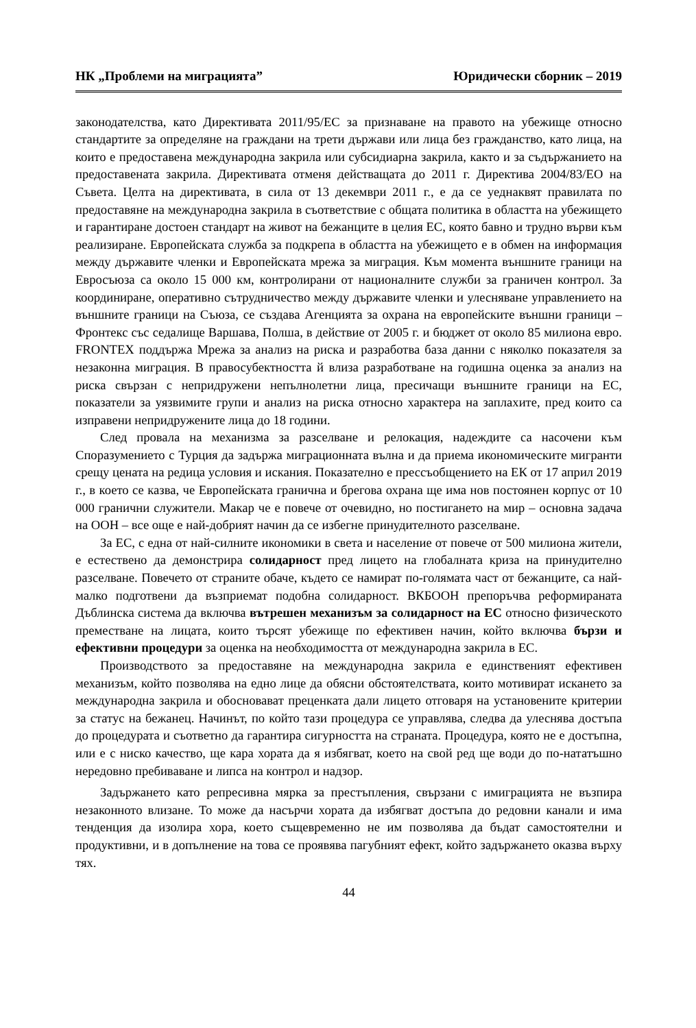НК „Проблеми на миграцията” Юридически сборник – 2019
законодателства, като Директивата 2011/95/ЕС за признаване на правото на убежище относно стандартите за определяне на граждани на трети държави или лица без гражданство, като лица, на които е предоставена международна закрила или субсидиарна закрила, както и за съдържанието на предоставената закрила. Директивата отменя действащата до 2011 г. Директива 2004/83/ЕО на Съвета. Целта на директивата, в сила от 13 декември 2011 г., е да се уеднаквят правилата по предоставяне на международна закрила в съответствие с общата политика в областта на убежището и гарантиране достоен стандарт на живот на бежанците в целия ЕС, която бавно и трудно върви към реализиране. Европейската служба за подкрепа в областта на убежището е в обмен на информация между държавите членки и Европейската мрежа за миграция. Към момента външните граници на Евросъюза са около 15 000 км, контролирани от националните служби за граничен контрол. За координиране, оперативно сътрудничество между държавите членки и улесняване управлението на външните граници на Съюза, се създава Агенцията за охрана на европейските външни граници – Фронтекс със седалище Варшава, Полша, в действие от 2005 г. и бюджет от около 85 милиона евро. FRONTEX поддържа Мрежа за анализ на риска и разработва база данни с няколко показателя за незаконна миграция. В правосубектността й влиза разработване на годишна оценка за анализ на риска свързан с непридружени непълнолетни лица, пресичащи външните граници на ЕС, показатели за уязвимите групи и анализ на риска относно характера на заплахите, пред които са изправени непридружените лица до 18 години.
След провала на механизма за разселване и релокация, надеждите са насочени към Споразумението с Турция да задържа миграционната вълна и да приема икономическите мигранти срещу цената на редица условия и искания. Показателно е прессъобщението на ЕК от 17 април 2019 г., в което се казва, че Европейската гранична и брегова охрана ще има нов постоянен корпус от 10 000 гранични служители. Макар че е повече от очевидно, но постигането на мир – основна задача на ООН – все още е най-добрият начин да се избегне принудителното разселване.
За ЕС, с една от най-силните икономики в света и население от повече от 500 милиона жители, е естествено да демонстрира солидарност пред лицето на глобалната криза на принудително разселване. Повечето от страните обаче, където се намират по-голямата част от бежанците, са най-малко подготвени да възприемат подобна солидарност. ВКБООН препоръчва реформираната Дъблинска система да включва вътрешен механизъм за солидарност на ЕС относно физическото преместване на лицата, които търсят убежище по ефективен начин, който включва бързи и ефективни процедури за оценка на необходимостта от международна закрила в ЕС.
Производството за предоставяне на международна закрила е единственият ефективен механизъм, който позволява на едно лице да обясни обстоятелствата, които мотивират искането за международна закрила и обосновават преценката дали лицето отговаря на установените критерии за статус на бежанец. Начинът, по който тази процедура се управлява, следва да улеснява достъпа до процедурата и съответно да гарантира сигурността на страната. Процедура, която не е достъпна, или е с ниско качество, ще кара хората да я избягват, което на свой ред ще води до по-нататъшно нередовно пребиваване и липса на контрол и надзор.
Задържането като репресивна мярка за престъпления, свързани с имиграцията не възпира незаконното влизане. То може да насърчи хората да избягват достъпа до редовни канали и има тенденция да изолира хора, което същевременно не им позволява да бъдат самостоятелни и продуктивни, и в допълнение на това се проявява пагубният ефект, който задържането оказва върху тях.
44